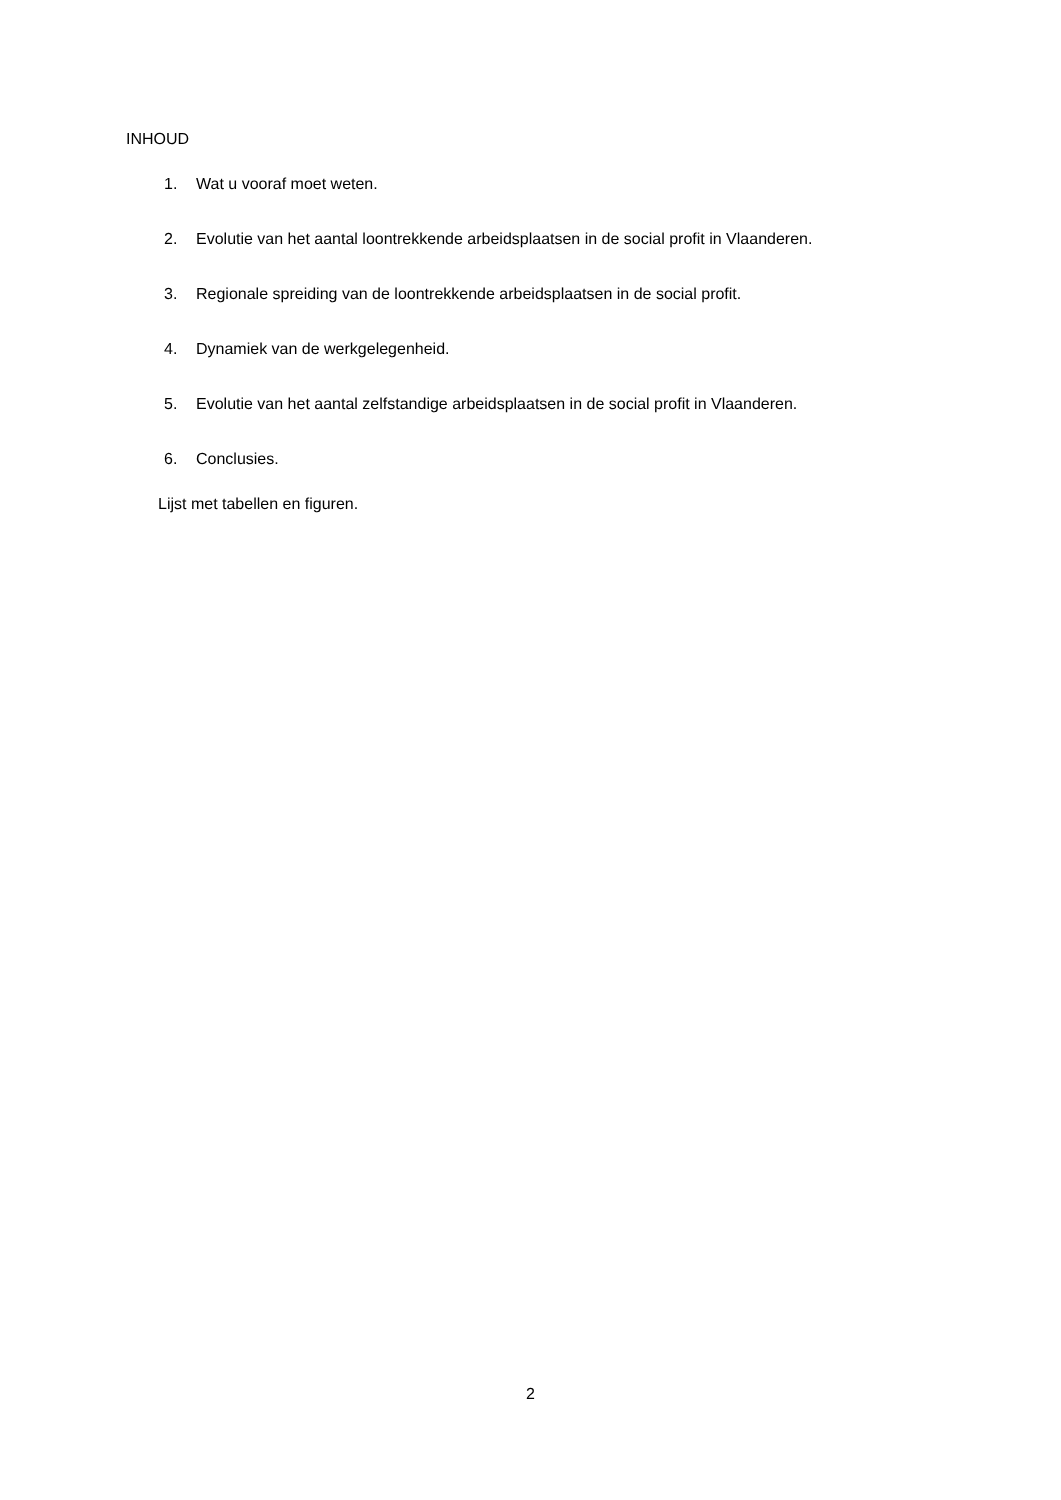INHOUD
1. Wat u vooraf moet weten.
2. Evolutie van het aantal loontrekkende arbeidsplaatsen in de social profit in Vlaanderen.
3. Regionale spreiding van de loontrekkende arbeidsplaatsen in de social profit.
4. Dynamiek van de werkgelegenheid.
5. Evolutie van het aantal zelfstandige arbeidsplaatsen in de social profit in Vlaanderen.
6. Conclusies.
Lijst met tabellen en figuren.
2